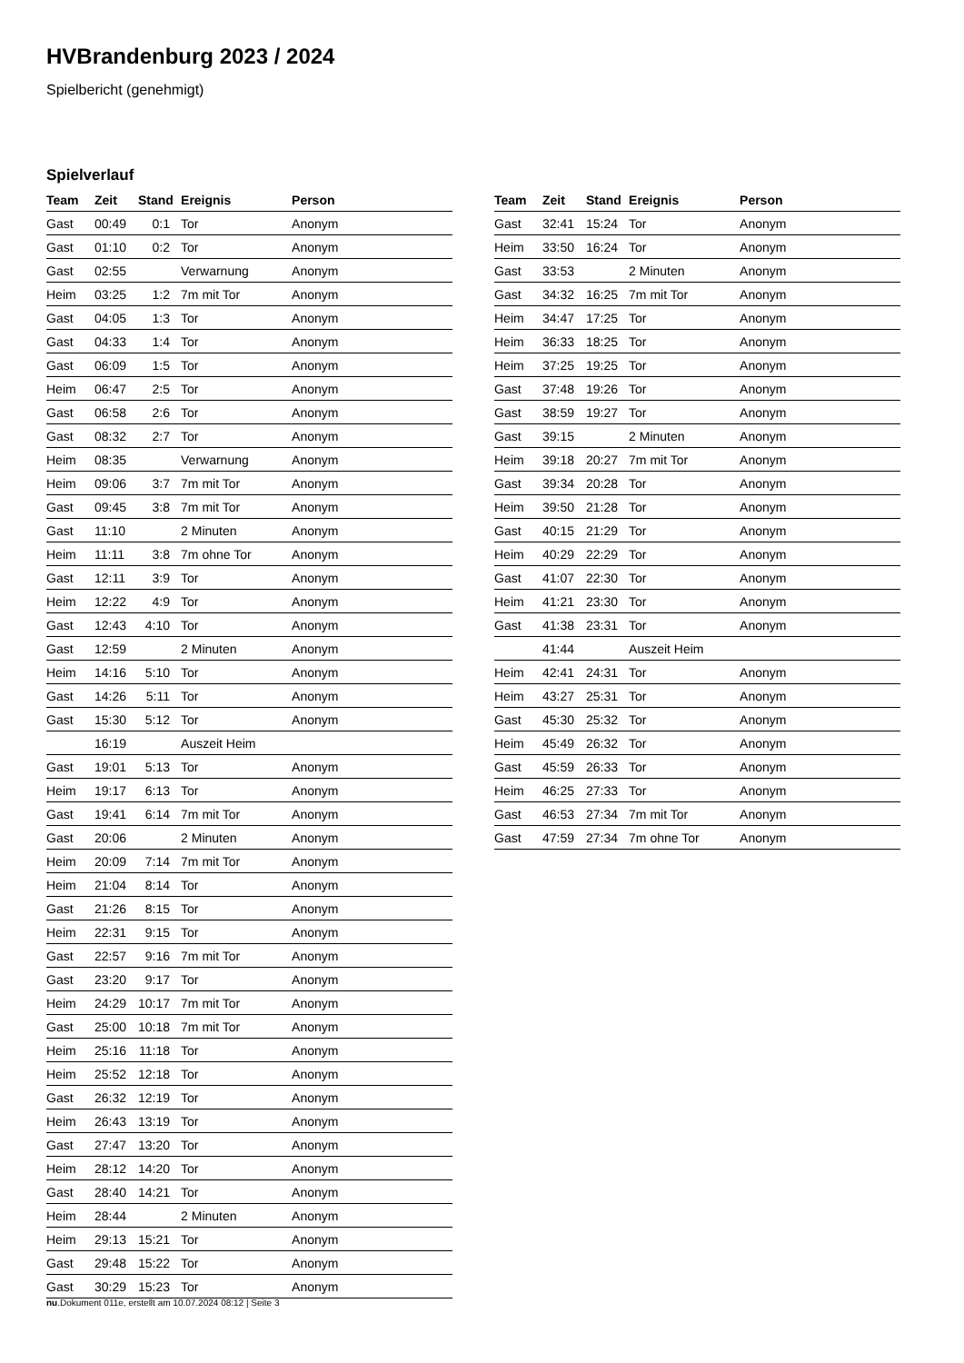HVBrandenburg 2023 / 2024
Spielbericht (genehmigt)
Spielverlauf
| Team | Zeit | Stand | Ereignis | Person |
| --- | --- | --- | --- | --- |
| Gast | 00:49 | 0:1 | Tor | Anonym |
| Gast | 01:10 | 0:2 | Tor | Anonym |
| Gast | 02:55 | | Verwarnung | Anonym |
| Heim | 03:25 | 1:2 | 7m mit Tor | Anonym |
| Gast | 04:05 | 1:3 | Tor | Anonym |
| Gast | 04:33 | 1:4 | Tor | Anonym |
| Gast | 06:09 | 1:5 | Tor | Anonym |
| Heim | 06:47 | 2:5 | Tor | Anonym |
| Gast | 06:58 | 2:6 | Tor | Anonym |
| Gast | 08:32 | 2:7 | Tor | Anonym |
| Heim | 08:35 | | Verwarnung | Anonym |
| Heim | 09:06 | 3:7 | 7m mit Tor | Anonym |
| Gast | 09:45 | 3:8 | 7m mit Tor | Anonym |
| Gast | 11:10 | | 2 Minuten | Anonym |
| Heim | 11:11 | 3:8 | 7m ohne Tor | Anonym |
| Gast | 12:11 | 3:9 | Tor | Anonym |
| Heim | 12:22 | 4:9 | Tor | Anonym |
| Gast | 12:43 | 4:10 | Tor | Anonym |
| Gast | 12:59 | | 2 Minuten | Anonym |
| Heim | 14:16 | 5:10 | Tor | Anonym |
| Gast | 14:26 | 5:11 | Tor | Anonym |
| Gast | 15:30 | 5:12 | Tor | Anonym |
| | 16:19 | | Auszeit Heim | |
| Gast | 19:01 | 5:13 | Tor | Anonym |
| Heim | 19:17 | 6:13 | Tor | Anonym |
| Gast | 19:41 | 6:14 | 7m mit Tor | Anonym |
| Gast | 20:06 | | 2 Minuten | Anonym |
| Heim | 20:09 | 7:14 | 7m mit Tor | Anonym |
| Heim | 21:04 | 8:14 | Tor | Anonym |
| Gast | 21:26 | 8:15 | Tor | Anonym |
| Heim | 22:31 | 9:15 | Tor | Anonym |
| Gast | 22:57 | 9:16 | 7m mit Tor | Anonym |
| Gast | 23:20 | 9:17 | Tor | Anonym |
| Heim | 24:29 | 10:17 | 7m mit Tor | Anonym |
| Gast | 25:00 | 10:18 | 7m mit Tor | Anonym |
| Heim | 25:16 | 11:18 | Tor | Anonym |
| Heim | 25:52 | 12:18 | Tor | Anonym |
| Gast | 26:32 | 12:19 | Tor | Anonym |
| Heim | 26:43 | 13:19 | Tor | Anonym |
| Gast | 27:47 | 13:20 | Tor | Anonym |
| Heim | 28:12 | 14:20 | Tor | Anonym |
| Gast | 28:40 | 14:21 | Tor | Anonym |
| Heim | 28:44 | | 2 Minuten | Anonym |
| Heim | 29:13 | 15:21 | Tor | Anonym |
| Gast | 29:48 | 15:22 | Tor | Anonym |
| Gast | 30:29 | 15:23 | Tor | Anonym |
| Team | Zeit | Stand | Ereignis | Person |
| --- | --- | --- | --- | --- |
| Gast | 32:41 | 15:24 | Tor | Anonym |
| Heim | 33:50 | 16:24 | Tor | Anonym |
| Gast | 33:53 | | 2 Minuten | Anonym |
| Gast | 34:32 | 16:25 | 7m mit Tor | Anonym |
| Heim | 34:47 | 17:25 | Tor | Anonym |
| Heim | 36:33 | 18:25 | Tor | Anonym |
| Heim | 37:25 | 19:25 | Tor | Anonym |
| Gast | 37:48 | 19:26 | Tor | Anonym |
| Gast | 38:59 | 19:27 | Tor | Anonym |
| Gast | 39:15 | | 2 Minuten | Anonym |
| Heim | 39:18 | 20:27 | 7m mit Tor | Anonym |
| Gast | 39:34 | 20:28 | Tor | Anonym |
| Heim | 39:50 | 21:28 | Tor | Anonym |
| Gast | 40:15 | 21:29 | Tor | Anonym |
| Heim | 40:29 | 22:29 | Tor | Anonym |
| Gast | 41:07 | 22:30 | Tor | Anonym |
| Heim | 41:21 | 23:30 | Tor | Anonym |
| Gast | 41:38 | 23:31 | Tor | Anonym |
| | 41:44 | | Auszeit Heim | |
| Heim | 42:41 | 24:31 | Tor | Anonym |
| Heim | 43:27 | 25:31 | Tor | Anonym |
| Gast | 45:30 | 25:32 | Tor | Anonym |
| Heim | 45:49 | 26:32 | Tor | Anonym |
| Gast | 45:59 | 26:33 | Tor | Anonym |
| Heim | 46:25 | 27:33 | Tor | Anonym |
| Gast | 46:53 | 27:34 | 7m mit Tor | Anonym |
| Gast | 47:59 | 27:34 | 7m ohne Tor | Anonym |
nu.Dokument 011e, erstellt am 10.07.2024 08:12 | Seite 3